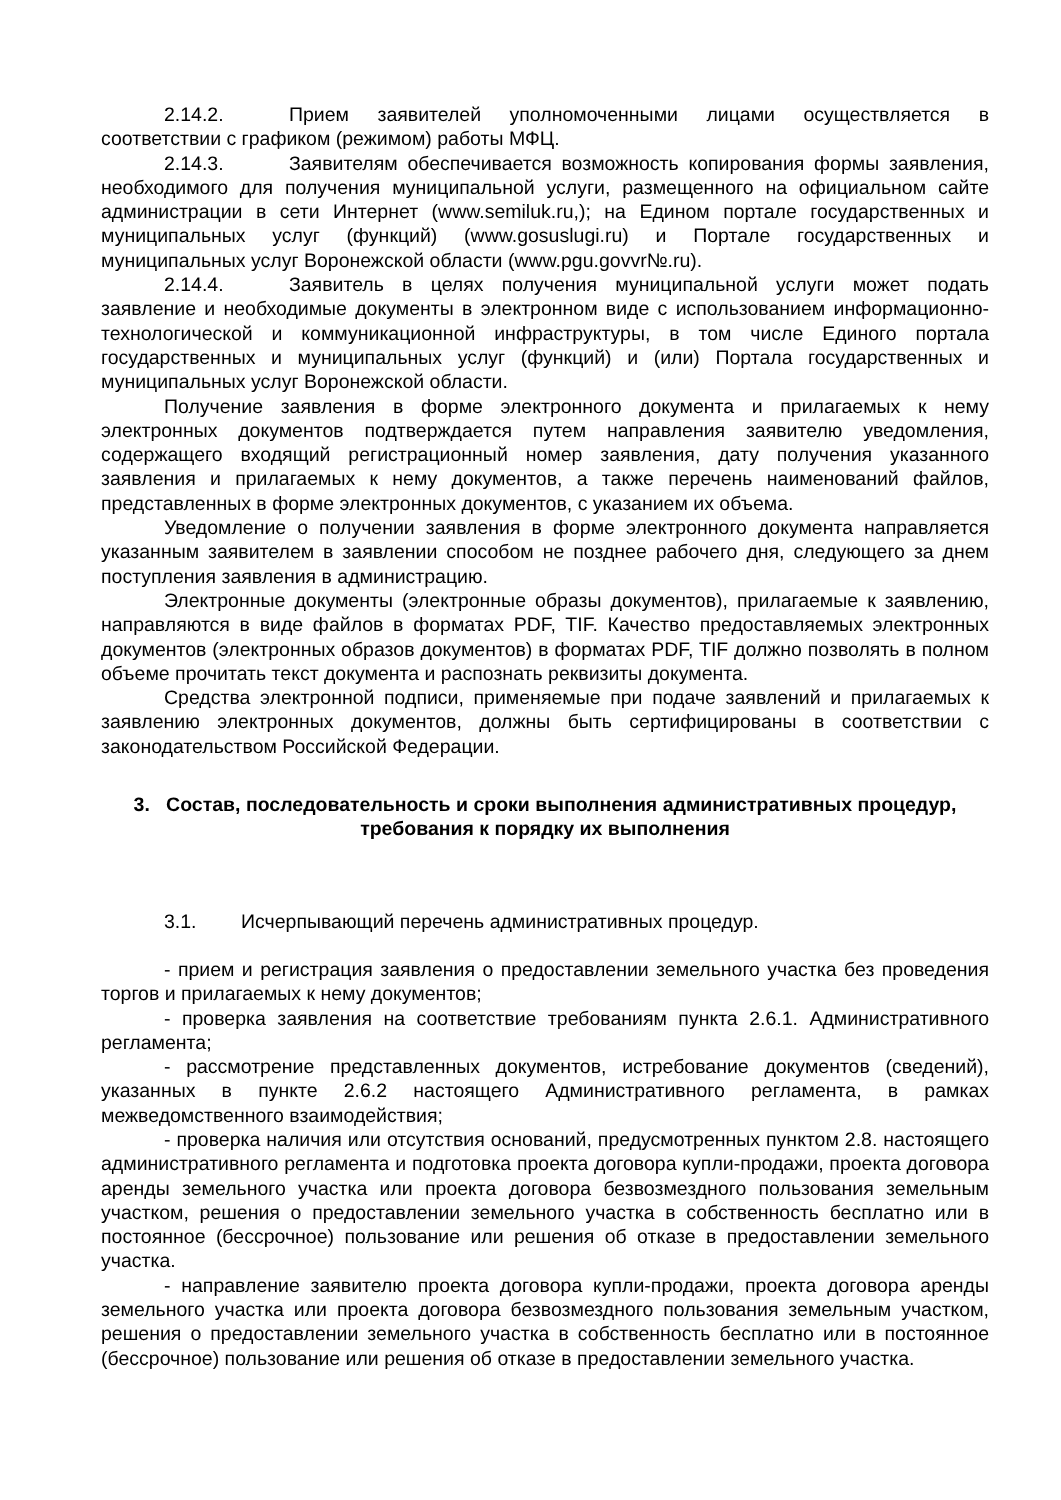2.14.2. Прием заявителей уполномоченными лицами осуществляется в соответствии с графиком (режимом) работы МФЦ.
2.14.3. Заявителям обеспечивается возможность копирования формы заявления, необходимого для получения муниципальной услуги, размещенного на официальном сайте администрации в сети Интернет (www.semiluk.ru,); на Едином портале государственных и муниципальных услуг (функций) (www.gosuslugi.ru) и Портале государственных и муниципальных услуг Воронежской области (www.pgu.govvr№.ru).
2.14.4. Заявитель в целях получения муниципальной услуги может подать заявление и необходимые документы в электронном виде с использованием информационно-технологической и коммуникационной инфраструктуры, в том числе Единого портала государственных и муниципальных услуг (функций) и (или) Портала государственных и муниципальных услуг Воронежской области.
Получение заявления в форме электронного документа и прилагаемых к нему электронных документов подтверждается путем направления заявителю уведомления, содержащего входящий регистрационный номер заявления, дату получения указанного заявления и прилагаемых к нему документов, а также перечень наименований файлов, представленных в форме электронных документов, с указанием их объема.
Уведомление о получении заявления в форме электронного документа направляется указанным заявителем в заявлении способом не позднее рабочего дня, следующего за днем поступления заявления в администрацию.
Электронные документы (электронные образы документов), прилагаемые к заявлению, направляются в виде файлов в форматах PDF, TIF. Качество предоставляемых электронных документов (электронных образов документов) в форматах PDF, TIF должно позволять в полном объеме прочитать текст документа и распознать реквизиты документа.
Средства электронной подписи, применяемые при подаче заявлений и прилагаемых к заявлению электронных документов, должны быть сертифицированы в соответствии с законодательством Российской Федерации.
3. Состав, последовательность и сроки выполнения административных процедур, требования к порядку их выполнения
3.1. Исчерпывающий перечень административных процедур.
- прием и регистрация заявления о предоставлении земельного участка без проведения торгов и прилагаемых к нему документов;
- проверка заявления на соответствие требованиям пункта 2.6.1. Административного регламента;
- рассмотрение представленных документов, истребование документов (сведений), указанных в пункте 2.6.2 настоящего Административного регламента, в рамках межведомственного взаимодействия;
- проверка наличия или отсутствия оснований, предусмотренных пунктом 2.8. настоящего административного регламента и подготовка проекта договора купли-продажи, проекта договора аренды земельного участка или проекта договора безвозмездного пользования земельным участком, решения о предоставлении земельного участка в собственность бесплатно или в постоянное (бессрочное) пользование или решения об отказе в предоставлении земельного участка.
- направление заявителю проекта договора купли-продажи, проекта договора аренды земельного участка или проекта договора безвозмездного пользования земельным участком, решения о предоставлении земельного участка в собственность бесплатно или в постоянное (бессрочное) пользование или решения об отказе в предоставлении земельного участка.